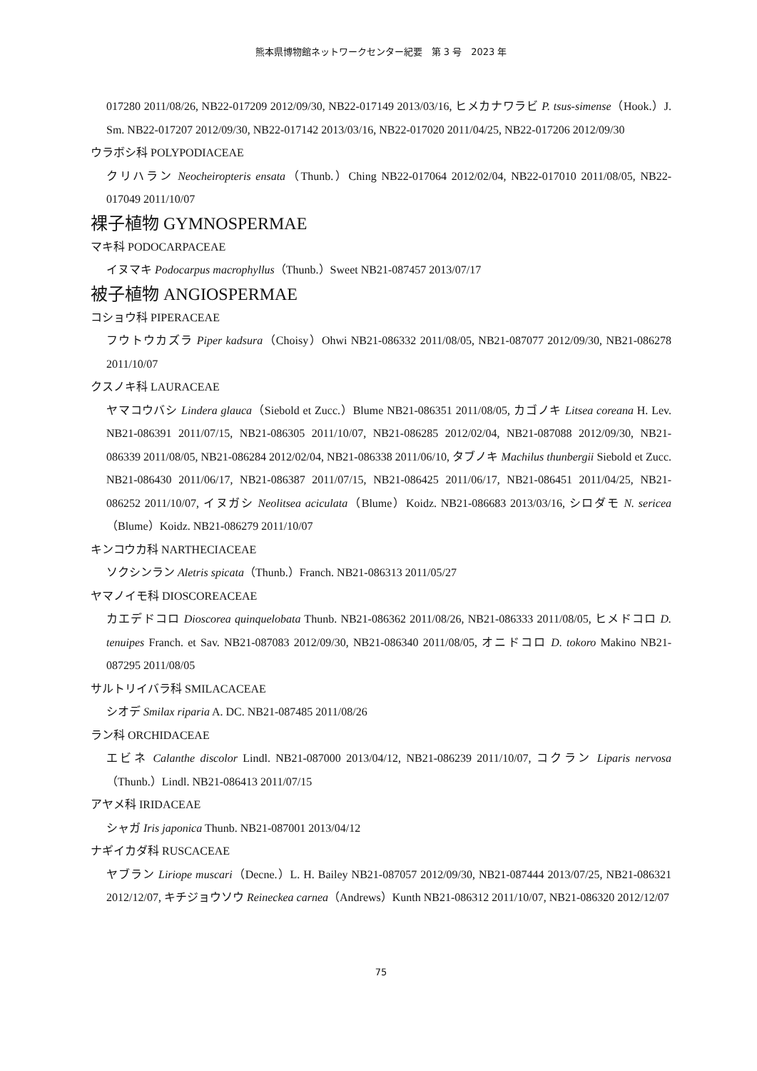熊本県博物館ネットワークセンター紀要　第 3 号　2023 年
017280 2011/08/26, NB22-017209 2012/09/30, NB22-017149 2013/03/16, ヒメカナワラビ P. tsus-simense（Hook.）J. Sm. NB22-017207 2012/09/30, NB22-017142 2013/03/16, NB22-017020 2011/04/25, NB22-017206 2012/09/30
ウラボシ科 POLYPODIACEAE
クリハラン Neocheiropteris ensata（Thunb.）Ching NB22-017064 2012/02/04, NB22-017010 2011/08/05, NB22-017049 2011/10/07
裸子植物 GYMNOSPERMAE
マキ科 PODOCARPACEAE
イヌマキ Podocarpus macrophyllus（Thunb.）Sweet NB21-087457 2013/07/17
被子植物 ANGIOSPERMAE
コショウ科 PIPERACEAE
フウトウカズラ Piper kadsura（Choisy）Ohwi NB21-086332 2011/08/05, NB21-087077 2012/09/30, NB21-086278 2011/10/07
クスノキ科 LAURACEAE
ヤマコウバシ Lindera glauca（Siebold et Zucc.）Blume NB21-086351 2011/08/05, カゴノキ Litsea coreana H. Lev. NB21-086391 2011/07/15, NB21-086305 2011/10/07, NB21-086285 2012/02/04, NB21-087088 2012/09/30, NB21-086339 2011/08/05, NB21-086284 2012/02/04, NB21-086338 2011/06/10, タブノキ Machilus thunbergii Siebold et Zucc. NB21-086430 2011/06/17, NB21-086387 2011/07/15, NB21-086425 2011/06/17, NB21-086451 2011/04/25, NB21-086252 2011/10/07, イヌガシ Neolitsea aciculata（Blume）Koidz. NB21-086683 2013/03/16, シロダモ N. sericea（Blume）Koidz. NB21-086279 2011/10/07
キンコウカ科 NARTHECIACEAE
ソクシンラン Aletris spicata（Thunb.）Franch. NB21-086313 2011/05/27
ヤマノイモ科 DIOSCOREACEAE
カエデドコロ Dioscorea quinquelobata Thunb. NB21-086362 2011/08/26, NB21-086333 2011/08/05, ヒメドコロ D. tenuipes Franch. et Sav. NB21-087083 2012/09/30, NB21-086340 2011/08/05, オニドコロ D. tokoro Makino NB21-087295 2011/08/05
サルトリイバラ科 SMILACACEAE
シオデ Smilax riparia A. DC. NB21-087485 2011/08/26
ラン科 ORCHIDACEAE
エビネ Calanthe discolor Lindl. NB21-087000 2013/04/12, NB21-086239 2011/10/07, コクラン Liparis nervosa（Thunb.）Lindl. NB21-086413 2011/07/15
アヤメ科 IRIDACEAE
シャガ Iris japonica Thunb. NB21-087001 2013/04/12
ナギイカダ科 RUSCACEAE
ヤブラン Liriope muscari（Decne.）L. H. Bailey NB21-087057 2012/09/30, NB21-087444 2013/07/25, NB21-086321 2012/12/07, キチジョウソウ Reineckea carnea（Andrews）Kunth NB21-086312 2011/10/07, NB21-086320 2012/12/07
75